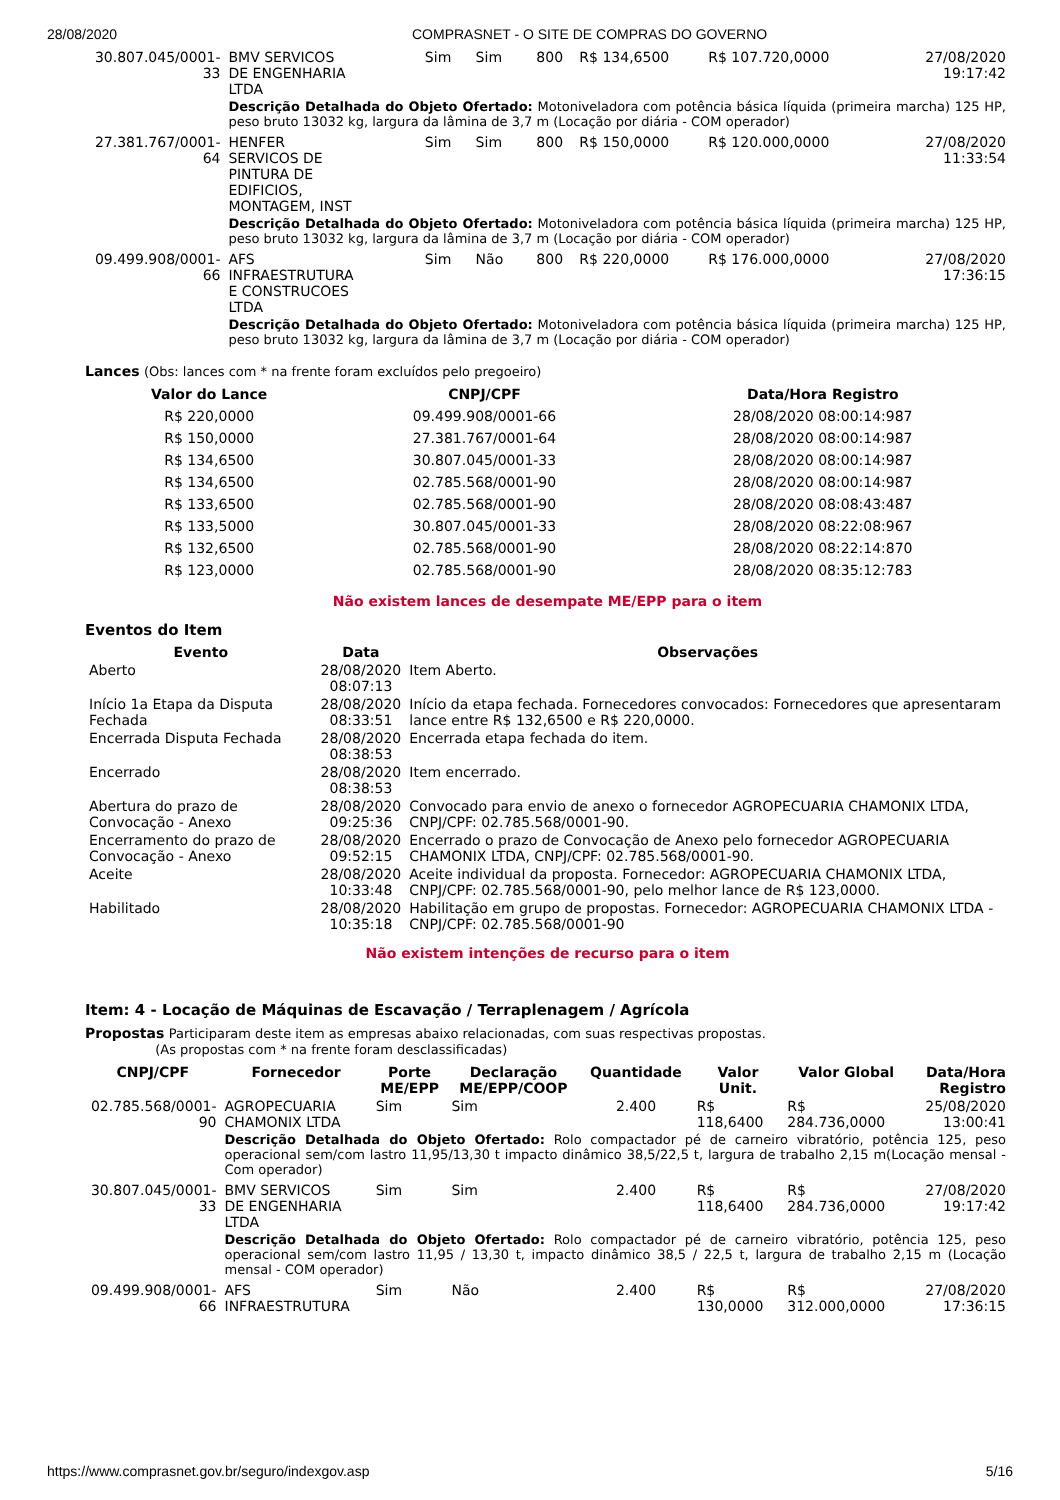28/08/2020 COMPRASNET - O SITE DE COMPRAS DO GOVERNO
| 30.807.045/0001-33 | BMV SERVICOS DE ENGENHARIA LTDA | Sim | Sim | 800 | R$ 134,6500 | R$ 107.720,0000 | 27/08/2020 19:17:42 |
| | Descrição Detalhada do Objeto Ofertado: Motoniveladora com potência básica líquida (primeira marcha) 125 HP, peso bruto 13032 kg, largura da lâmina de 3,7 m (Locação por diária - COM operador) | | | | | | |
| 27.381.767/0001-64 | HENFER SERVICOS DE PINTURA DE EDIFICIOS, MONTAGEM, INST | Sim | Sim | 800 | R$ 150,0000 | R$ 120.000,0000 | 27/08/2020 11:33:54 |
| | Descrição Detalhada do Objeto Ofertado: Motoniveladora com potência básica líquida (primeira marcha) 125 HP, peso bruto 13032 kg, largura da lâmina de 3,7 m (Locação por diária - COM operador) | | | | | | |
| 09.499.908/0001-66 | AFS INFRAESTRUTURA E CONSTRUCOES LTDA | Sim | Não | 800 | R$ 220,0000 | R$ 176.000,0000 | 27/08/2020 17:36:15 |
| | Descrição Detalhada do Objeto Ofertado: Motoniveladora com potência básica líquida (primeira marcha) 125 HP, peso bruto 13032 kg, largura da lâmina de 3,7 m (Locação por diária - COM operador) | | | | | | |
Lances (Obs: lances com * na frente foram excluídos pelo pregoeiro)
| Valor do Lance | CNPJ/CPF | Data/Hora Registro |
| --- | --- | --- |
| R$ 220,0000 | 09.499.908/0001-66 | 28/08/2020 08:00:14:987 |
| R$ 150,0000 | 27.381.767/0001-64 | 28/08/2020 08:00:14:987 |
| R$ 134,6500 | 30.807.045/0001-33 | 28/08/2020 08:00:14:987 |
| R$ 134,6500 | 02.785.568/0001-90 | 28/08/2020 08:00:14:987 |
| R$ 133,6500 | 02.785.568/0001-90 | 28/08/2020 08:08:43:487 |
| R$ 133,5000 | 30.807.045/0001-33 | 28/08/2020 08:22:08:967 |
| R$ 132,6500 | 02.785.568/0001-90 | 28/08/2020 08:22:14:870 |
| R$ 123,0000 | 02.785.568/0001-90 | 28/08/2020 08:35:12:783 |
Não existem lances de desempate ME/EPP para o item
Eventos do Item
| Evento | Data | Observações |
| --- | --- | --- |
| Aberto | 28/08/2020 08:07:13 | Item Aberto. |
| Início 1a Etapa da Disputa Fechada | 28/08/2020 08:33:51 | Início da etapa fechada. Fornecedores convocados: Fornecedores que apresentaram lance entre R$ 132,6500 e R$ 220,0000. |
| Encerrada Disputa Fechada | 28/08/2020 08:38:53 | Encerrada etapa fechada do item. |
| Encerrado | 28/08/2020 08:38:53 | Item encerrado. |
| Abertura do prazo de Convocação - Anexo | 28/08/2020 09:25:36 | Convocado para envio de anexo o fornecedor AGROPECUARIA CHAMONIX LTDA, CNPJ/CPF: 02.785.568/0001-90. |
| Encerramento do prazo de Convocação - Anexo | 28/08/2020 09:52:15 | Encerrado o prazo de Convocação de Anexo pelo fornecedor AGROPECUARIA CHAMONIX LTDA, CNPJ/CPF: 02.785.568/0001-90. |
| Aceite | 28/08/2020 10:33:48 | Aceite individual da proposta. Fornecedor: AGROPECUARIA CHAMONIX LTDA, CNPJ/CPF: 02.785.568/0001-90, pelo melhor lance de R$ 123,0000. |
| Habilitado | 28/08/2020 10:35:18 | Habilitação em grupo de propostas. Fornecedor: AGROPECUARIA CHAMONIX LTDA - CNPJ/CPF: 02.785.568/0001-90 |
Não existem intenções de recurso para o item
Item: 4 - Locação de Máquinas de Escavação / Terraplenagem / Agrícola
Propostas Participaram deste item as empresas abaixo relacionadas, com suas respectivas propostas.
(As propostas com * na frente foram desclassificadas)
| CNPJ/CPF | Fornecedor | Porte ME/EPP | Declaração ME/EPP/COOP | Quantidade | Valor Unit. | Valor Global | Data/Hora Registro |
| --- | --- | --- | --- | --- | --- | --- | --- |
| 02.785.568/0001-90 | AGROPECUARIA CHAMONIX LTDA | Sim | Sim | 2.400 | R$ 118,6400 | R$ 284.736,0000 | 25/08/2020 13:00:41 |
| | Descrição Detalhada do Objeto Ofertado: Rolo compactador pé de carneiro vibratório, potência 125, peso operacional sem/com lastro 11,95/13,30 t impacto dinâmico 38,5/22,5 t, largura de trabalho 2,15 m(Locação mensal - Com operador) | | | | | | |
| 30.807.045/0001-33 | BMV SERVICOS DE ENGENHARIA LTDA | Sim | Sim | 2.400 | R$ 118,6400 | R$ 284.736,0000 | 27/08/2020 19:17:42 |
| | Descrição Detalhada do Objeto Ofertado: Rolo compactador pé de carneiro vibratório, potência 125, peso operacional sem/com lastro 11,95 / 13,30 t, impacto dinâmico 38,5 / 22,5 t, largura de trabalho 2,15 m (Locação mensal - COM operador) | | | | | | |
| 09.499.908/0001-66 | AFS INFRAESTRUTURA | Sim | Não | 2.400 | R$ 130,0000 | R$ 312.000,0000 | 27/08/2020 17:36:15 |
https://www.comprasnet.gov.br/seguro/indexgov.asp 5/16